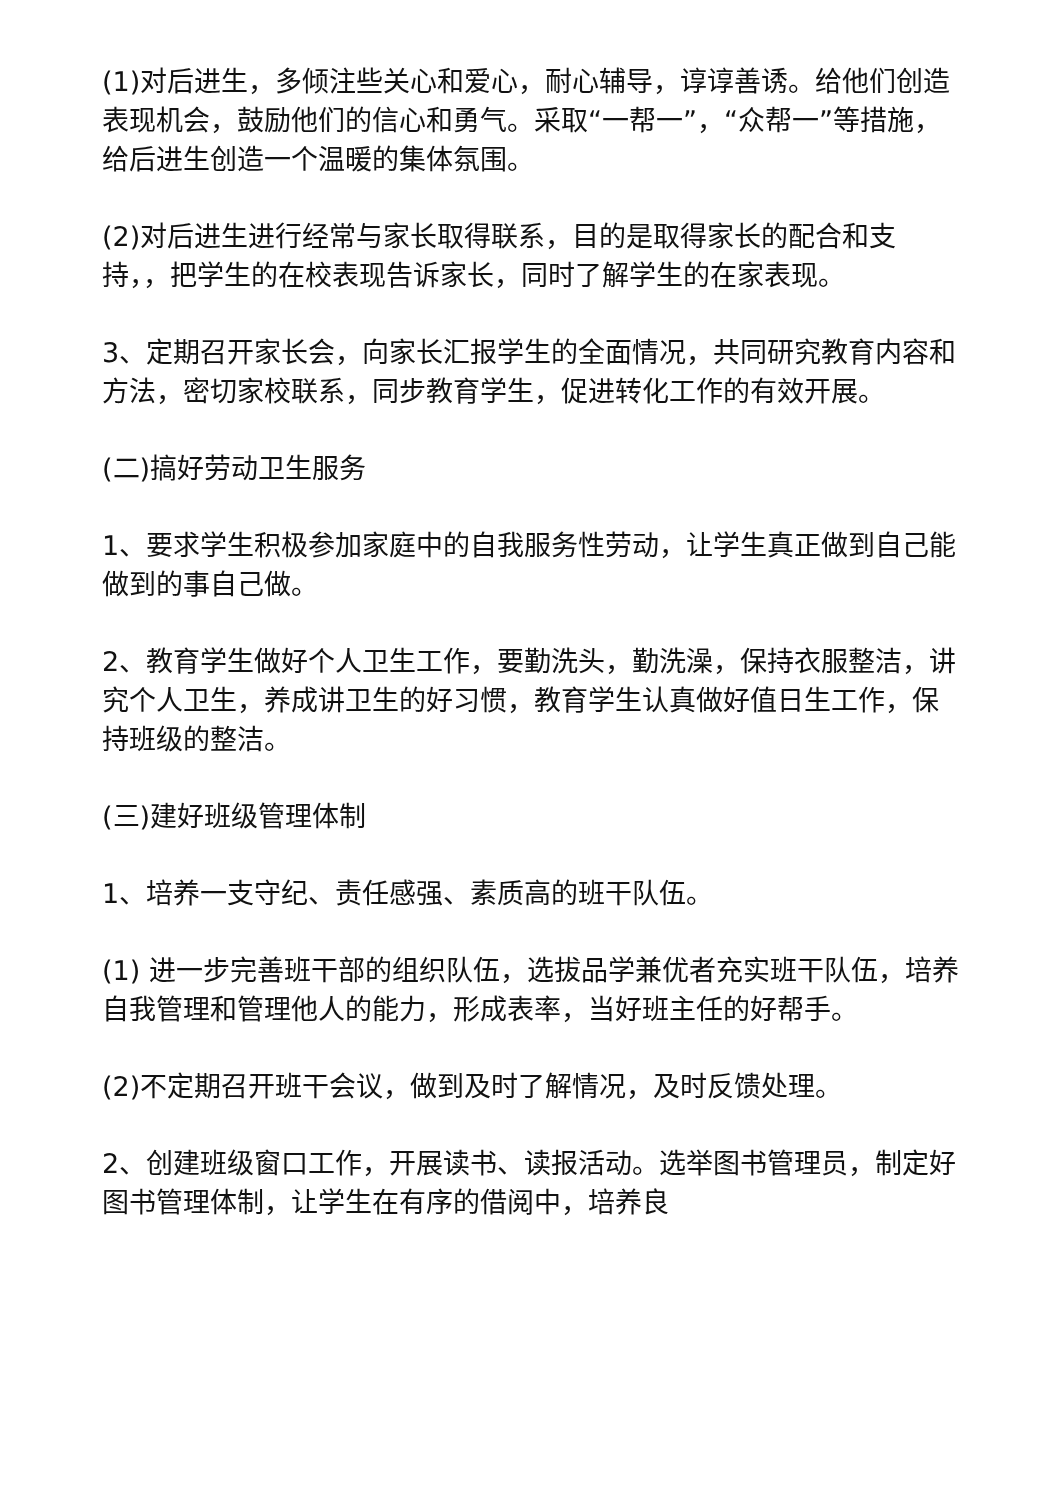(1)对后进生，多倾注些关心和爱心，耐心辅导，谆谆善诱。给他们创造表现机会，鼓励他们的信心和勇气。采取“一帮一”，“众帮一”等措施，给后进生创造一个温暖的集体氛围。
(2)对后进生进行经常与家长取得联系，目的是取得家长的配合和支持，，把学生的在校表现告诉家长，同时了解学生的在家表现。
3、定期召开家长会，向家长汇报学生的全面情况，共同研究教育内容和方法，密切家校联系，同步教育学生，促进转化工作的有效开展。
(二)搞好劳动卫生服务
1、要求学生积极参加家庭中的自我服务性劳动，让学生真正做到自己能做到的事自己做。
2、教育学生做好个人卫生工作，要勤洗头，勤洗澡，保持衣服整洁，讲究个人卫生，养成讲卫生的好习惯，教育学生认真做好值日生工作，保持班级的整洁。
(三)建好班级管理体制
1、培养一支守纪、责任感强、素质高的班干队伍。
(1) 进一步完善班干部的组织队伍，选拔品学兼优者充实班干队伍，培养自我管理和管理他人的能力，形成表率，当好班主任的好帮手。
(2)不定期召开班干会议，做到及时了解情况，及时反馈处理。
2、创建班级窗口工作，开展读书、读报活动。选举图书管理员，制定好图书管理体制，让学生在有序的借阅中，培养良